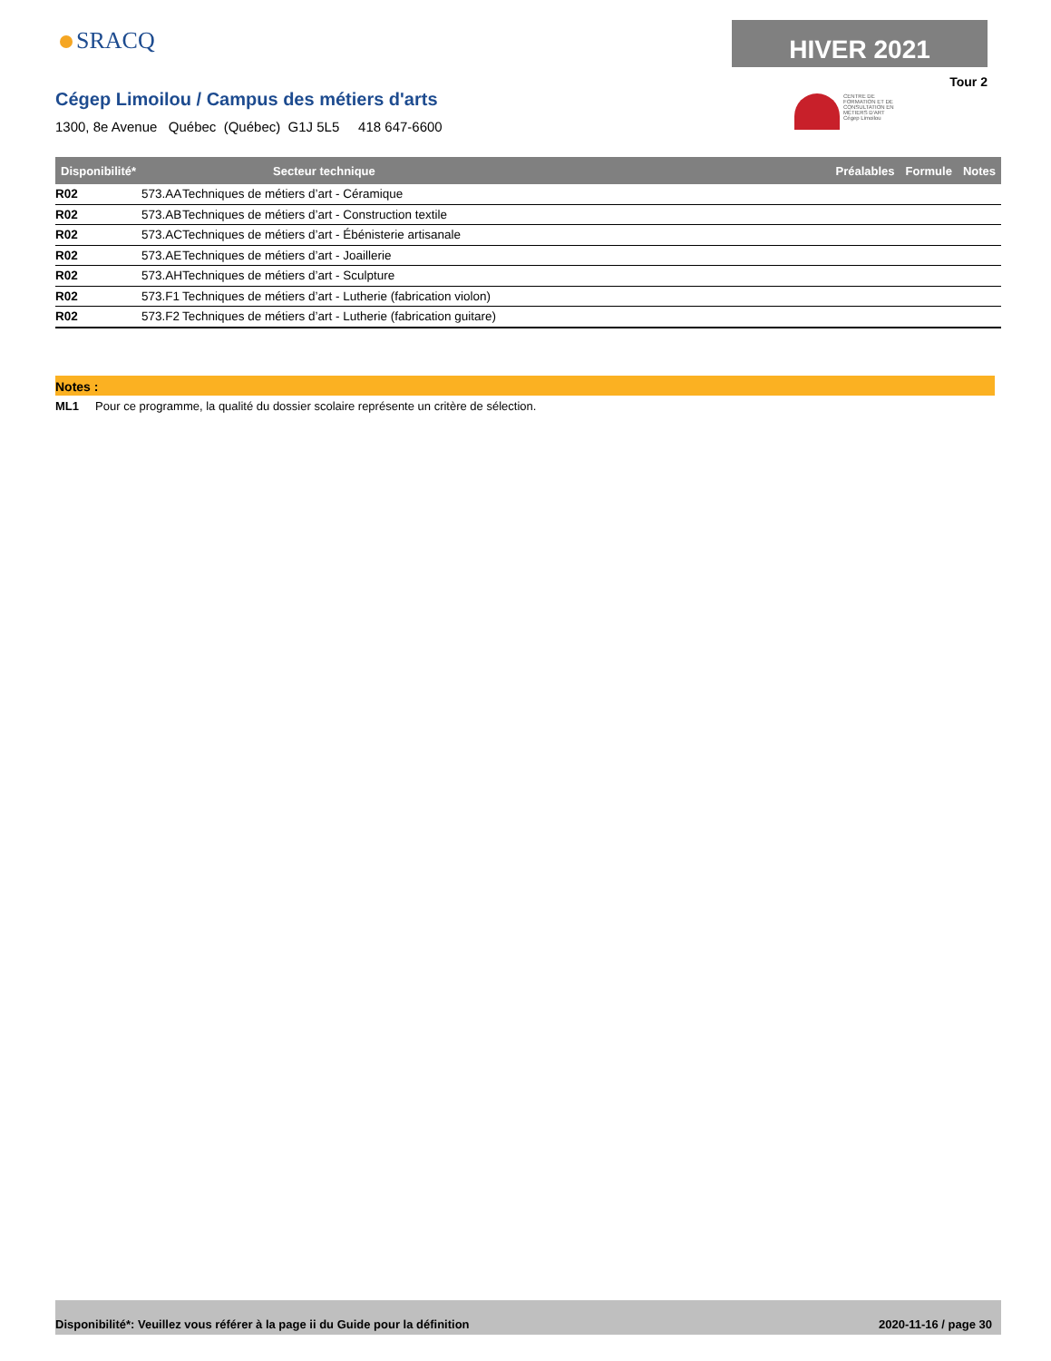SRACQ HIVER 2021
Tour 2
CENTRE DE FORMATION ET DE CONSULTATION EN MÉTIERS D'ART
Cégep Limoilou
Cégep Limoilou / Campus des métiers d'arts
1300, 8e Avenue Québec (Québec) G1J 5L5 418 647-6600
| Disponibilité* | | Secteur technique | Préalables | Formule | Notes |
| --- | --- | --- | --- | --- | --- |
| R02 | 573.AA | Techniques de métiers d’art - Céramique | | | |
| R02 | 573.AB | Techniques de métiers d’art - Construction textile | | | |
| R02 | 573.AC | Techniques de métiers d’art - Ébénisterie artisanale | | | |
| R02 | 573.AE | Techniques de métiers d’art - Joaillerie | | | |
| R02 | 573.AH | Techniques de métiers d’art - Sculpture | | | |
| R02 | 573.F1 | Techniques de métiers d’art - Lutherie (fabrication violon) | | | |
| R02 | 573.F2 | Techniques de métiers d’art - Lutherie (fabrication guitare) | | | |
Notes :
ML1 Pour ce programme, la qualité du dossier scolaire représente un critère de sélection.
Disponibilité*: Veuillez vous référer à la page ii du Guide pour la définition 2020-11-16 / page 30